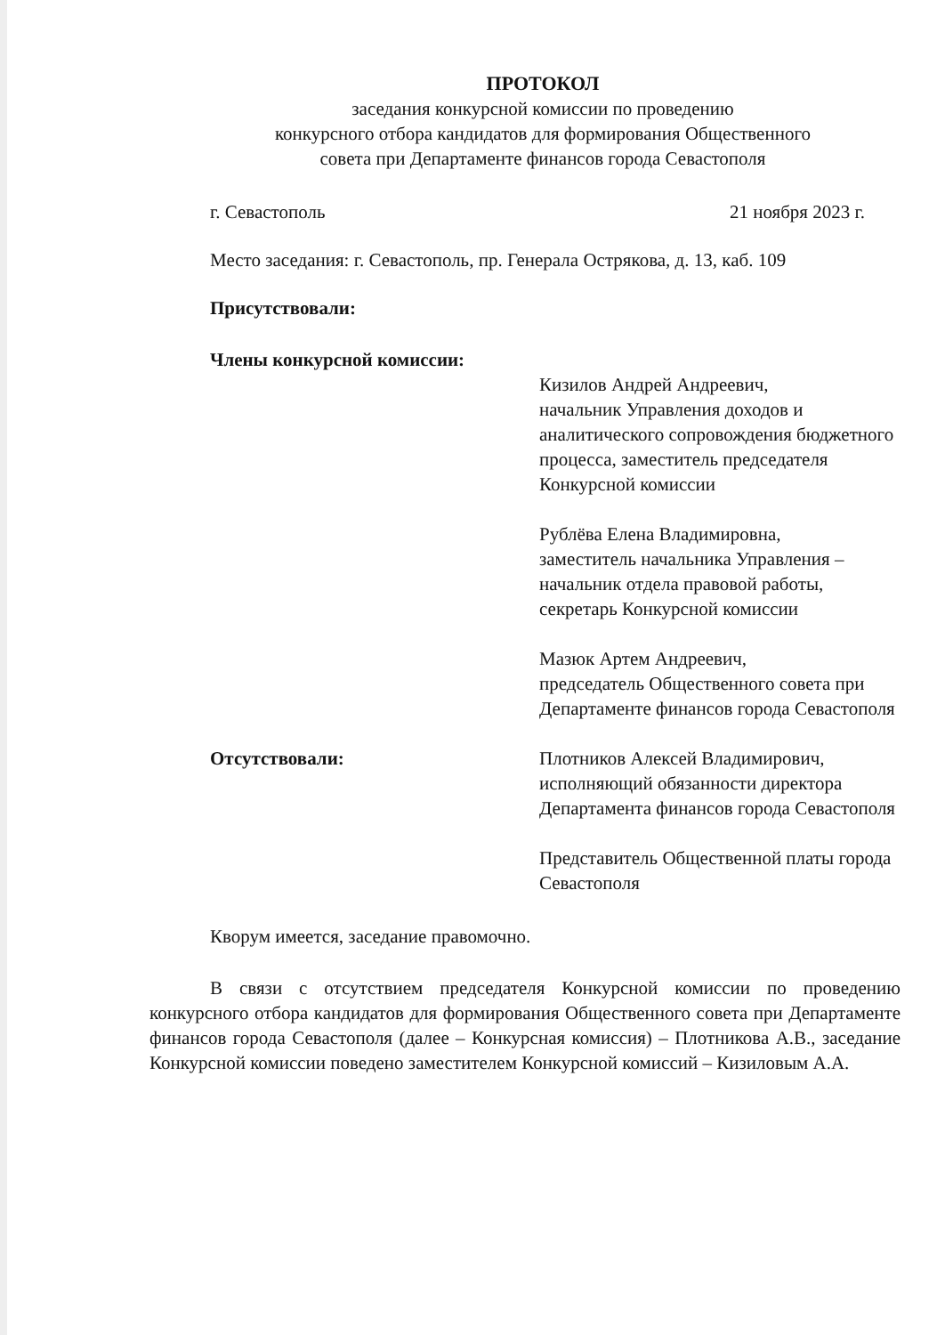ПРОТОКОЛ
заседания конкурсной комиссии по проведению
конкурсного отбора кандидатов для формирования Общественного
совета при Департаменте финансов города Севастополя
г. Севастополь 21 ноября 2023 г.
Место заседания: г. Севастополь, пр. Генерала Острякова, д. 13, каб. 109
Присутствовали:
Члены конкурсной комиссии:
Кизилов Андрей Андреевич,
начальник Управления доходов и аналитического сопровождения бюджетного процесса, заместитель председателя Конкурсной комиссии
Рублёва Елена Владимировна,
заместитель начальника Управления – начальник отдела правовой работы, секретарь Конкурсной комиссии
Мазюк Артем Андреевич,
председатель Общественного совета при Департаменте финансов города Севастополя
Отсутствовали: Плотников Алексей Владимирович,
исполняющий обязанности директора Департамента финансов города Севастополя
Представитель Общественной платы города Севастополя
Кворум имеется, заседание правомочно.
В связи с отсутствием председателя Конкурсной комиссии по проведению конкурсного отбора кандидатов для формирования Общественного совета при Департаменте финансов города Севастополя (далее – Конкурсная комиссия) – Плотникова А.В., заседание Конкурсной комиссии поведено заместителем Конкурсной комиссий – Кизиловым А.А.